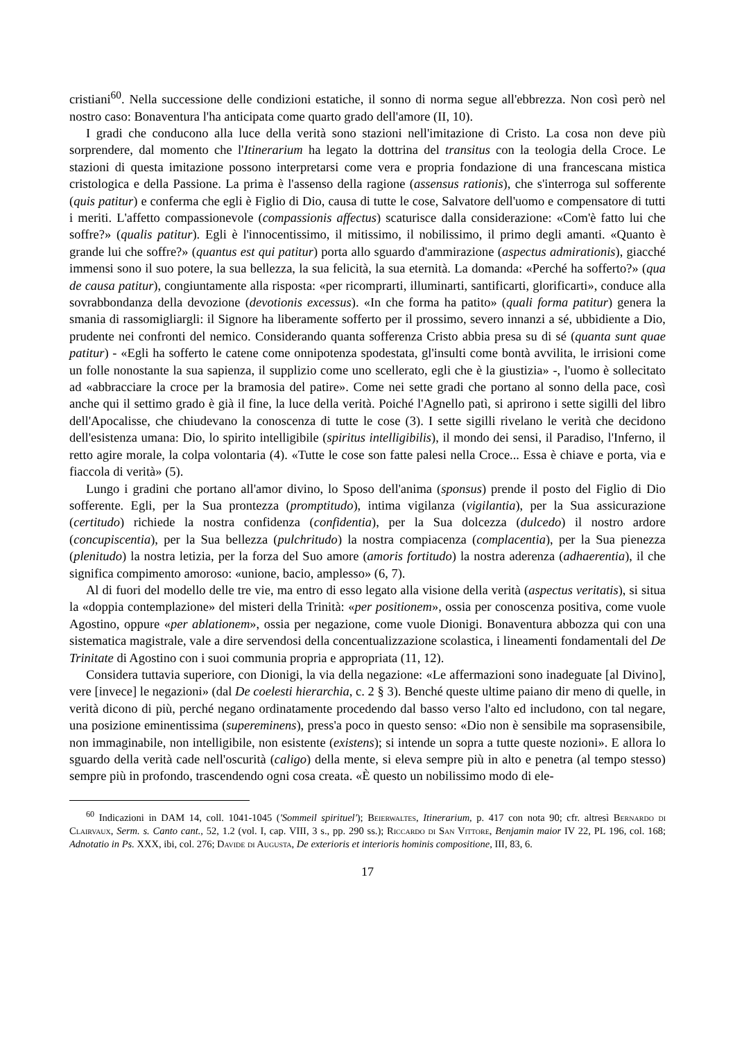cristiani<sup>60</sup>. Nella successione delle condizioni estatiche, il sonno di norma segue all'ebbrezza. Non così però nel nostro caso: Bonaventura l'ha anticipata come quarto grado dell'amore (II, 10).
I gradi che conducono alla luce della verità sono stazioni nell'imitazione di Cristo. La cosa non deve più sorprendere, dal momento che l'Itinerarium ha legato la dottrina del transitus con la teologia della Croce. Le stazioni di questa imitazione possono interpretarsi come vera e propria fondazione di una francescana mistica cristologica e della Passione. La prima è l'assenso della ragione (assensus rationis), che s'interroga sul sofferente (quis patitur) e conferma che egli è Figlio di Dio, causa di tutte le cose, Salvatore dell'uomo e compensatore di tutti i meriti. L'affetto compassionevole (compassionis affectus) scaturisce dalla considerazione: «Com'è fatto lui che soffre?» (qualis patitur). Egli è l'innocentissimo, il mitissimo, il nobilissimo, il primo degli amanti. «Quanto è grande lui che soffre?» (quantus est qui patitur) porta allo sguardo d'ammirazione (aspectus admirationis), giacché immensi sono il suo potere, la sua bellezza, la sua felicità, la sua eternità. La domanda: «Perché ha sofferto?» (qua de causa patitur), congiuntamente alla risposta: «per ricomprarti, illuminarti, santificarti, glorificarti», conduce alla sovrabbondanza della devozione (devotionis excessus). «In che forma ha patito» (quali forma patitur) genera la smania di rassomigliargli: il Signore ha liberamente sofferto per il prossimo, severo innanzi a sé, ubbidiente a Dio, prudente nei confronti del nemico. Considerando quanta sofferenza Cristo abbia presa su di sé (quanta sunt quae patitur) - «Egli ha sofferto le catene come onnipotenza spodestata, gl'insulti come bontà avvilita, le irrisioni come un folle nonostante la sua sapienza, il supplizio come uno scellerato, egli che è la giustizia» -, l'uomo è sollecitato ad «abbracciare la croce per la bramosia del patire». Come nei sette gradi che portano al sonno della pace, così anche qui il settimo grado è già il fine, la luce della verità. Poiché l'Agnello patì, si aprirono i sette sigilli del libro dell'Apocalisse, che chiudevano la conoscenza di tutte le cose (3). I sette sigilli rivelano le verità che decidono dell'esistenza umana: Dio, lo spirito intelligibile (spiritus intelligibilis), il mondo dei sensi, il Paradiso, l'Inferno, il retto agire morale, la colpa volontaria (4). «Tutte le cose son fatte palesi nella Croce... Essa è chiave e porta, via e fiaccola di verità» (5).
Lungo i gradini che portano all'amor divino, lo Sposo dell'anima (sponsus) prende il posto del Figlio di Dio sofferente. Egli, per la Sua prontezza (promptitudo), intima vigilanza (vigilantia), per la Sua assicurazione (certitudo) richiede la nostra confidenza (confidentia), per la Sua dolcezza (dulcedo) il nostro ardore (concupiscentia), per la Sua bellezza (pulchritudo) la nostra compiacenza (complacentia), per la Sua pienezza (plenitudo) la nostra letizia, per la forza del Suo amore (amoris fortitudo) la nostra aderenza (adhaerentia), il che significa compimento amoroso: «unione, bacio, amplesso» (6, 7).
Al di fuori del modello delle tre vie, ma entro di esso legato alla visione della verità (aspectus veritatis), si situa la «doppia contemplazione» del misteri della Trinità: «per positionem», ossia per conoscenza positiva, come vuole Agostino, oppure «per ablationem», ossia per negazione, come vuole Dionigi. Bonaventura abbozza qui con una sistematica magistrale, vale a dire servendosi della concentualizzazione scolastica, i lineamenti fondamentali del De Trinitate di Agostino con i suoi communia propria e appropriata (11, 12).
Considera tuttavia superiore, con Dionigi, la via della negazione: «Le affermazioni sono inadeguate [al Divino], vere [invece] le negazioni» (dal De coelesti hierarchia, c. 2 § 3). Benché queste ultime paiano dir meno di quelle, in verità dicono di più, perché negano ordinatamente procedendo dal basso verso l'alto ed includono, con tal negare, una posizione eminentissima (supereminens), press'a poco in questo senso: «Dio non è sensibile ma soprasensibile, non immaginabile, non intelligibile, non esistente (existens); si intende un sopra a tutte queste nozioni». E allora lo sguardo della verità cade nell'oscurità (caligo) della mente, si eleva sempre più in alto e penetra (al tempo stesso) sempre più in profondo, trascendendo ogni cosa creata. «È questo un nobilissimo modo di ele-
<sup>60</sup> Indicazioni in DAM 14, coll. 1041-1045 ('Sommeil spirituel'); Beierwaltes, Itinerarium, p. 417 con nota 90; cfr. altresì Bernardo di Clairvaux, Serm. s. Canto cant., 52, 1.2 (vol. I, cap. VIII, 3 s., pp. 290 ss.); Riccardo di San Vittore, Benjamin maior IV 22, PL 196, col. 168; Adnotatio in Ps. XXX, ibi, col. 276; Davide di Augusta, De exterioris et interioris hominis compositione, III, 83, 6.
17